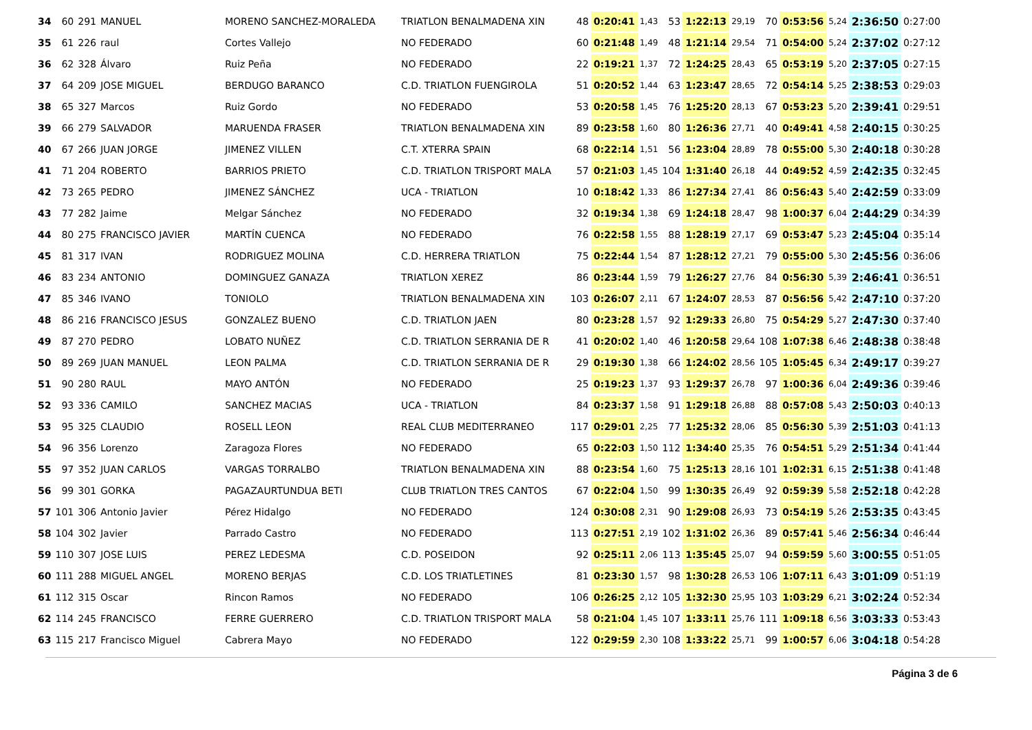| 34 | 60 | 291 | MANUEL | MORENO SANCHEZ-MORALEDA | TRIATLON BENALMADENA XIN | 48 | 0:20:41 | 1,43 | 53 | 1:22:13 | 29,19 | 70 | 0:53:56 | 5,24 | 2:36:50 | 0:27:00 |
| 35 | 61 | 226 | raul | Cortes Vallejo | NO FEDERADO | 60 | 0:21:48 | 1,49 | 48 | 1:21:14 | 29,54 | 71 | 0:54:00 | 5,24 | 2:37:02 | 0:27:12 |
| 36 | 62 | 328 | Álvaro | Ruiz Peña | NO FEDERADO | 22 | 0:19:21 | 1,37 | 72 | 1:24:25 | 28,43 | 65 | 0:53:19 | 5,20 | 2:37:05 | 0:27:15 |
| 37 | 64 | 209 | JOSE MIGUEL | BERDUGO BARANCO | C.D. TRIATLON FUENGIROLA | 51 | 0:20:52 | 1,44 | 63 | 1:23:47 | 28,65 | 72 | 0:54:14 | 5,25 | 2:38:53 | 0:29:03 |
| 38 | 65 | 327 | Marcos | Ruiz Gordo | NO FEDERADO | 53 | 0:20:58 | 1,45 | 76 | 1:25:20 | 28,13 | 67 | 0:53:23 | 5,20 | 2:39:41 | 0:29:51 |
| 39 | 66 | 279 | SALVADOR | MARUENDA FRASER | TRIATLON BENALMADENA XIN | 89 | 0:23:58 | 1,60 | 80 | 1:26:36 | 27,71 | 40 | 0:49:41 | 4,58 | 2:40:15 | 0:30:25 |
| 40 | 67 | 266 | JUAN JORGE | JIMENEZ VILLEN | C.T. XTERRA SPAIN | 68 | 0:22:14 | 1,51 | 56 | 1:23:04 | 28,89 | 78 | 0:55:00 | 5,30 | 2:40:18 | 0:30:28 |
| 41 | 71 | 204 | ROBERTO | BARRIOS PRIETO | C.D. TRIATLON TRISPORT MALA | 57 | 0:21:03 | 1,45 | 104 | 1:31:40 | 26,18 | 44 | 0:49:52 | 4,59 | 2:42:35 | 0:32:45 |
| 42 | 73 | 265 | PEDRO | JIMENEZ SÁNCHEZ | UCA - TRIATLON | 10 | 0:18:42 | 1,33 | 86 | 1:27:34 | 27,41 | 86 | 0:56:43 | 5,40 | 2:42:59 | 0:33:09 |
| 43 | 77 | 282 | Jaime | Melgar Sánchez | NO FEDERADO | 32 | 0:19:34 | 1,38 | 69 | 1:24:18 | 28,47 | 98 | 1:00:37 | 6,04 | 2:44:29 | 0:34:39 |
| 44 | 80 | 275 | FRANCISCO JAVIER | MARTÍN CUENCA | NO FEDERADO | 76 | 0:22:58 | 1,55 | 88 | 1:28:19 | 27,17 | 69 | 0:53:47 | 5,23 | 2:45:04 | 0:35:14 |
| 45 | 81 | 317 | IVAN | RODRIGUEZ MOLINA | C.D. HERRERA TRIATLON | 75 | 0:22:44 | 1,54 | 87 | 1:28:12 | 27,21 | 79 | 0:55:00 | 5,30 | 2:45:56 | 0:36:06 |
| 46 | 83 | 234 | ANTONIO | DOMINGUEZ GANAZA | TRIATLON XEREZ | 86 | 0:23:44 | 1,59 | 79 | 1:26:27 | 27,76 | 84 | 0:56:30 | 5,39 | 2:46:41 | 0:36:51 |
| 47 | 85 | 346 | IVANO | TONIOLO | TRIATLON BENALMADENA XIN | 103 | 0:26:07 | 2,11 | 67 | 1:24:07 | 28,53 | 87 | 0:56:56 | 5,42 | 2:47:10 | 0:37:20 |
| 48 | 86 | 216 | FRANCISCO JESUS | GONZALEZ BUENO | C.D. TRIATLON JAEN | 80 | 0:23:28 | 1,57 | 92 | 1:29:33 | 26,80 | 75 | 0:54:29 | 5,27 | 2:47:30 | 0:37:40 |
| 49 | 87 | 270 | PEDRO | LOBATO NUÑEZ | C.D. TRIATLON SERRANIA DE R | 41 | 0:20:02 | 1,40 | 46 | 1:20:58 | 29,64 | 108 | 1:07:38 | 6,46 | 2:48:38 | 0:38:48 |
| 50 | 89 | 269 | JUAN MANUEL | LEON PALMA | C.D. TRIATLON SERRANIA DE R | 29 | 0:19:30 | 1,38 | 66 | 1:24:02 | 28,56 | 105 | 1:05:45 | 6,34 | 2:49:17 | 0:39:27 |
| 51 | 90 | 280 | RAUL | MAYO ANTÓN | NO FEDERADO | 25 | 0:19:23 | 1,37 | 93 | 1:29:37 | 26,78 | 97 | 1:00:36 | 6,04 | 2:49:36 | 0:39:46 |
| 52 | 93 | 336 | CAMILO | SANCHEZ MACIAS | UCA - TRIATLON | 84 | 0:23:37 | 1,58 | 91 | 1:29:18 | 26,88 | 88 | 0:57:08 | 5,43 | 2:50:03 | 0:40:13 |
| 53 | 95 | 325 | CLAUDIO | ROSELL LEON | REAL CLUB MEDITERRANEO | 117 | 0:29:01 | 2,25 | 77 | 1:25:32 | 28,06 | 85 | 0:56:30 | 5,39 | 2:51:03 | 0:41:13 |
| 54 | 96 | 356 | Lorenzo | Zaragoza Flores | NO FEDERADO | 65 | 0:22:03 | 1,50 | 112 | 1:34:40 | 25,35 | 76 | 0:54:51 | 5,29 | 2:51:34 | 0:41:44 |
| 55 | 97 | 352 | JUAN CARLOS | VARGAS TORRALBO | TRIATLON BENALMADENA XIN | 88 | 0:23:54 | 1,60 | 75 | 1:25:13 | 28,16 | 101 | 1:02:31 | 6,15 | 2:51:38 | 0:41:48 |
| 56 | 99 | 301 | GORKA | PAGAZAURTUNDUA BETI | CLUB TRIATLON TRES CANTOS | 67 | 0:22:04 | 1,50 | 99 | 1:30:35 | 26,49 | 92 | 0:59:39 | 5,58 | 2:52:18 | 0:42:28 |
| 57 | 101 | 306 | Antonio Javier | Pérez Hidalgo | NO FEDERADO | 124 | 0:30:08 | 2,31 | 90 | 1:29:08 | 26,93 | 73 | 0:54:19 | 5,26 | 2:53:35 | 0:43:45 |
| 58 | 104 | 302 | Javier | Parrado Castro | NO FEDERADO | 113 | 0:27:51 | 2,19 | 102 | 1:31:02 | 26,36 | 89 | 0:57:41 | 5,46 | 2:56:34 | 0:46:44 |
| 59 | 110 | 307 | JOSE LUIS | PEREZ LEDESMA | C.D. POSEIDON | 92 | 0:25:11 | 2,06 | 113 | 1:35:45 | 25,07 | 94 | 0:59:59 | 5,60 | 3:00:55 | 0:51:05 |
| 60 | 111 | 288 | MIGUEL ANGEL | MORENO BERJAS | C.D. LOS TRIATLETINES | 81 | 0:23:30 | 1,57 | 98 | 1:30:28 | 26,53 | 106 | 1:07:11 | 6,43 | 3:01:09 | 0:51:19 |
| 61 | 112 | 315 | Oscar | Rincon Ramos | NO FEDERADO | 106 | 0:26:25 | 2,12 | 105 | 1:32:30 | 25,95 | 103 | 1:03:29 | 6,21 | 3:02:24 | 0:52:34 |
| 62 | 114 | 245 | FRANCISCO | FERRE GUERRERO | C.D. TRIATLON TRISPORT MALA | 58 | 0:21:04 | 1,45 | 107 | 1:33:11 | 25,76 | 111 | 1:09:18 | 6,56 | 3:03:33 | 0:53:43 |
| 63 | 115 | 217 | Francisco Miguel | Cabrera Mayo | NO FEDERADO | 122 | 0:29:59 | 2,30 | 108 | 1:33:22 | 25,71 | 99 | 1:00:57 | 6,06 | 3:04:18 | 0:54:28 |
Página 3 de 6